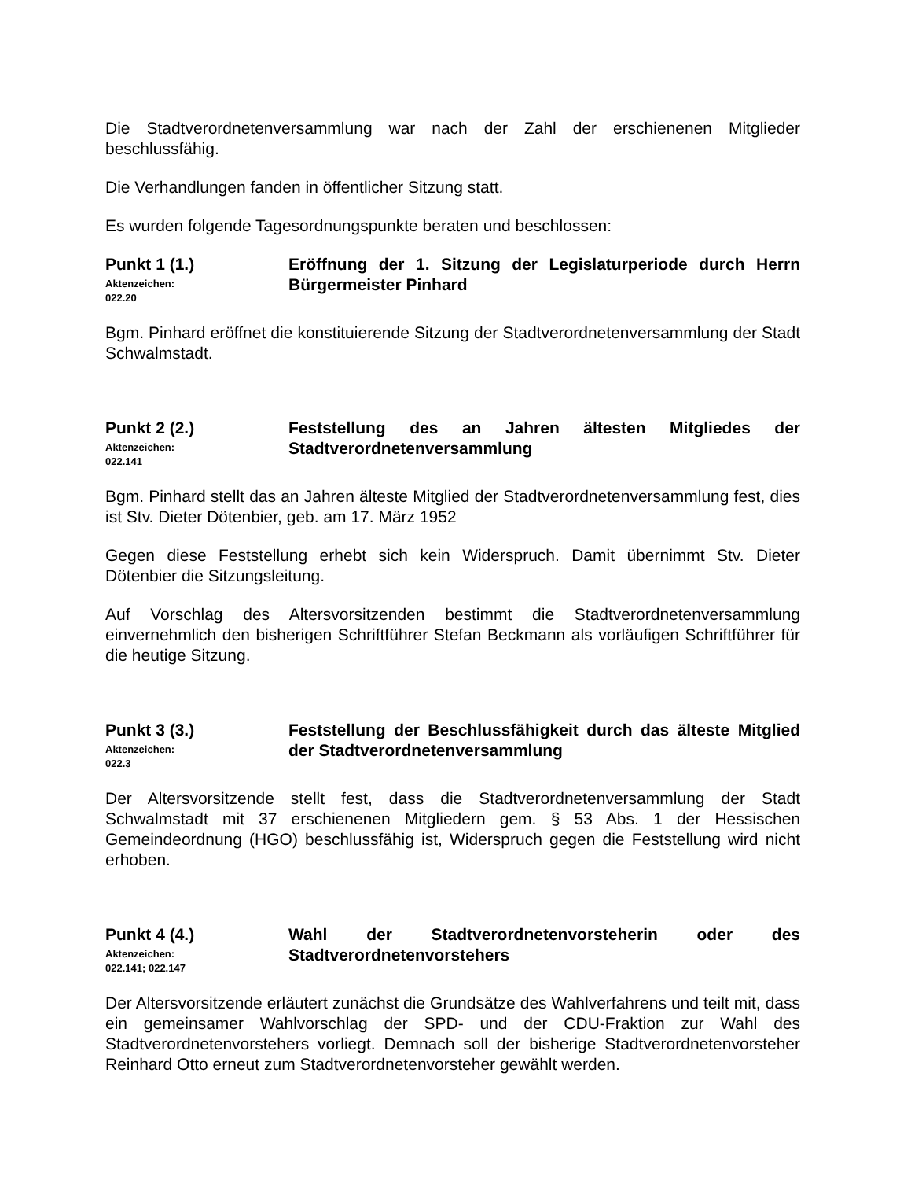Die Stadtverordnetenversammlung war nach der Zahl der erschienenen Mitglieder beschlussfähig.
Die Verhandlungen fanden in öffentlicher Sitzung statt.
Es wurden folgende Tagesordnungspunkte beraten und beschlossen:
Punkt 1 (1.)
Aktenzeichen:
022.20
Eröffnung der 1. Sitzung der Legislaturperiode durch Herrn Bürgermeister Pinhard
Bgm. Pinhard eröffnet die konstituierende Sitzung der Stadtverordnetenversammlung der Stadt Schwalmstadt.
Punkt 2 (2.)
Aktenzeichen:
022.141
Feststellung des an Jahren ältesten Mitgliedes der Stadtverordnetenversammlung
Bgm. Pinhard stellt das an Jahren älteste Mitglied der Stadtverordnetenversammlung fest, dies ist Stv. Dieter Dötenbier, geb. am 17. März 1952
Gegen diese Feststellung erhebt sich kein Widerspruch. Damit übernimmt Stv. Dieter Dötenbier die Sitzungsleitung.
Auf Vorschlag des Altersvorsitzenden bestimmt die Stadtverordnetenversammlung einvernehmlich den bisherigen Schriftführer Stefan Beckmann als vorläufigen Schriftführer für die heutige Sitzung.
Punkt 3 (3.)
Aktenzeichen:
022.3
Feststellung der Beschlussfähigkeit durch das älteste Mitglied der Stadtverordnetenversammlung
Der Altersvorsitzende stellt fest, dass die Stadtverordnetenversammlung der Stadt Schwalmstadt mit 37 erschienenen Mitgliedern gem. § 53 Abs. 1 der Hessischen Gemeindeordnung (HGO) beschlussfähig ist, Widerspruch gegen die Feststellung wird nicht erhoben.
Punkt 4 (4.)
Aktenzeichen:
022.141; 022.147
Wahl der Stadtverordnetenvorsteherin oder des Stadtverordnetenvorstehers
Der Altersvorsitzende erläutert zunächst die Grundsätze des Wahlverfahrens und teilt mit, dass ein gemeinsamer Wahlvorschlag der SPD- und der CDU-Fraktion zur Wahl des Stadtverordnetenvorstehers vorliegt. Demnach soll der bisherige Stadtverordnetenvorsteher Reinhard Otto erneut zum Stadtverordnetenvorsteher gewählt werden.